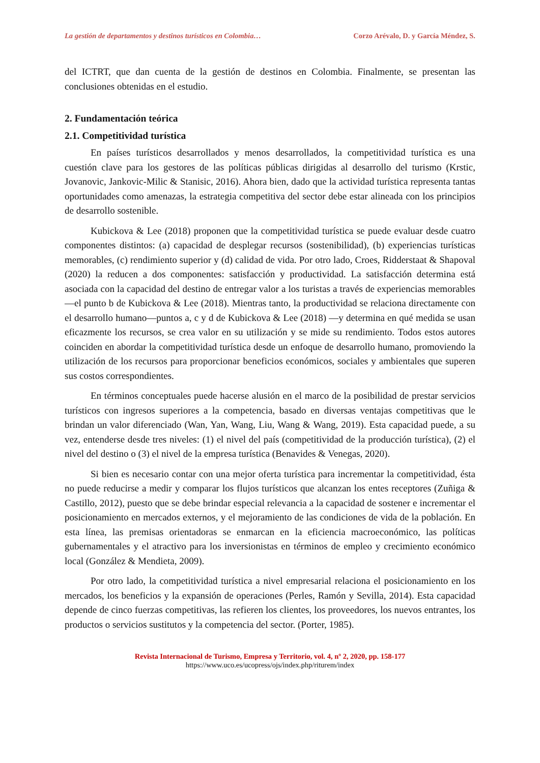La gestión de departamentos y destinos turísticos en Colombia… Corzo Arévalo, D. y García Méndez, S.
del ICTRT, que dan cuenta de la gestión de destinos en Colombia. Finalmente, se presentan las conclusiones obtenidas en el estudio.
2. Fundamentación teórica
2.1. Competitividad turística
En países turísticos desarrollados y menos desarrollados, la competitividad turística es una cuestión clave para los gestores de las políticas públicas dirigidas al desarrollo del turismo (Krstic, Jovanovic, Jankovic-Milic & Stanisic, 2016). Ahora bien, dado que la actividad turística representa tantas oportunidades como amenazas, la estrategia competitiva del sector debe estar alineada con los principios de desarrollo sostenible.
Kubickova & Lee (2018) proponen que la competitividad turística se puede evaluar desde cuatro componentes distintos: (a) capacidad de desplegar recursos (sostenibilidad), (b) experiencias turísticas memorables, (c) rendimiento superior y (d) calidad de vida. Por otro lado, Croes, Ridderstaat & Shapoval (2020) la reducen a dos componentes: satisfacción y productividad. La satisfacción determina está asociada con la capacidad del destino de entregar valor a los turistas a través de experiencias memorables—el punto b de Kubickova & Lee (2018). Mientras tanto, la productividad se relaciona directamente con el desarrollo humano—puntos a, c y d de Kubickova & Lee (2018) —y determina en qué medida se usan eficazmente los recursos, se crea valor en su utilización y se mide su rendimiento. Todos estos autores coinciden en abordar la competitividad turística desde un enfoque de desarrollo humano, promoviendo la utilización de los recursos para proporcionar beneficios económicos, sociales y ambientales que superen sus costos correspondientes.
En términos conceptuales puede hacerse alusión en el marco de la posibilidad de prestar servicios turísticos con ingresos superiores a la competencia, basado en diversas ventajas competitivas que le brindan un valor diferenciado (Wan, Yan, Wang, Liu, Wang & Wang, 2019). Esta capacidad puede, a su vez, entenderse desde tres niveles: (1) el nivel del país (competitividad de la producción turística), (2) el nivel del destino o (3) el nivel de la empresa turística (Benavides & Venegas, 2020).
Si bien es necesario contar con una mejor oferta turística para incrementar la competitividad, ésta no puede reducirse a medir y comparar los flujos turísticos que alcanzan los entes receptores (Zuñiga & Castillo, 2012), puesto que se debe brindar especial relevancia a la capacidad de sostener e incrementar el posicionamiento en mercados externos, y el mejoramiento de las condiciones de vida de la población. En esta línea, las premisas orientadoras se enmarcan en la eficiencia macroeconómico, las políticas gubernamentales y el atractivo para los inversionistas en términos de empleo y crecimiento económico local (González & Mendieta, 2009).
Por otro lado, la competitividad turística a nivel empresarial relaciona el posicionamiento en los mercados, los beneficios y la expansión de operaciones (Perles, Ramón y Sevilla, 2014). Esta capacidad depende de cinco fuerzas competitivas, las refieren los clientes, los proveedores, los nuevos entrantes, los productos o servicios sustitutos y la competencia del sector. (Porter, 1985).
Revista Internacional de Turismo, Empresa y Territorio, vol. 4, nº 2, 2020, pp. 158-177
https://www.uco.es/ucopress/ojs/index.php/riturem/index